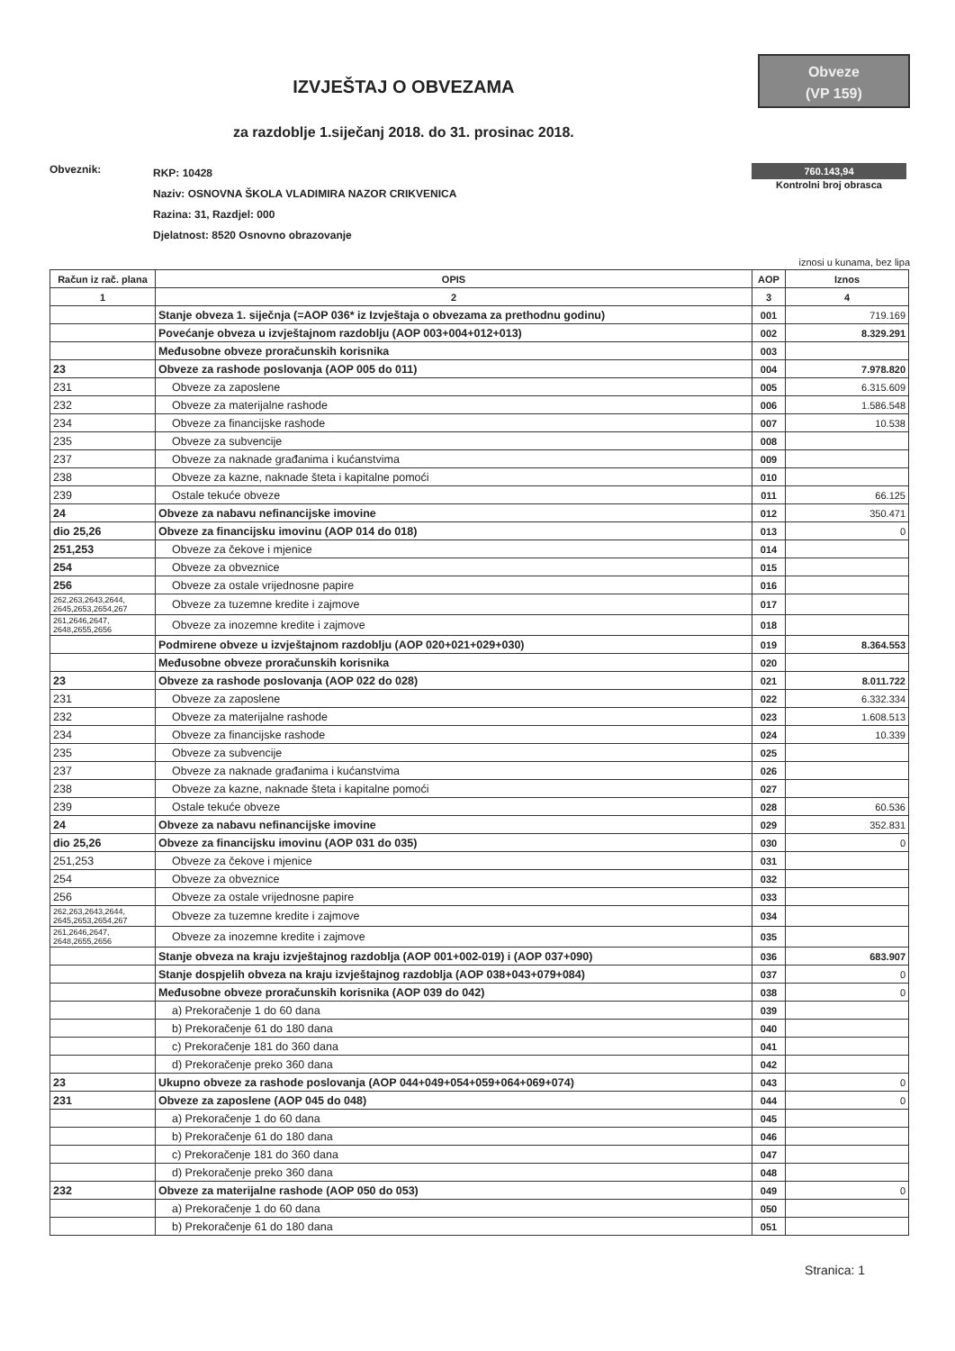IZVJEŠTAJ O OBVEZAMA
za razdoblje 1.siječanj 2018. do 31. prosinac 2018.
Obveze
(VP 159)
Obveznik:
RKP: 10428
Naziv: OSNOVNA ŠKOLA VLADIMIRA NAZOR CRIKVENICA
Razina: 31, Razdjel: 000
Djelatnost: 8520 Osnovno obrazovanje
760.143,94
Kontrolni broj obrasca
iznosi u kunama, bez lipa
| Račun iz rač. plana | OPIS | AOP | Iznos |
| --- | --- | --- | --- |
| 1 | 2 | 3 | 4 |
| | Stanje obveza 1. siječnja (=AOP 036* iz Izvještaja o obvezama za prethodnu godinu) | 001 | 719.169 |
| | Povećanje obveza u izvještajnom razdoblju (AOP 003+004+012+013) | 002 | 8.329.291 |
| | Međusobne obveze proračunskih korisnika | 003 | |
| 23 | Obveze za rashode poslovanja (AOP 005 do 011) | 004 | 7.978.820 |
| 231 | Obveze za zaposlene | 005 | 6.315.609 |
| 232 | Obveze za materijalne rashode | 006 | 1.586.548 |
| 234 | Obveze za financijske rashode | 007 | 10.538 |
| 235 | Obveze za subvencije | 008 | |
| 237 | Obveze za naknade građanima i kućanstvima | 009 | |
| 238 | Obveze za kazne, naknade šteta i kapitalne pomoći | 010 | |
| 239 | Ostale tekuće obveze | 011 | 66.125 |
| 24 | Obveze za nabavu nefinancijske imovine | 012 | 350.471 |
| dio 25,26 | Obveze za financijsku imovinu (AOP 014 do 018) | 013 | 0 |
| 251,253 | Obveze za čekove i mjenice | 014 | |
| 254 | Obveze za obveznice | 015 | |
| 256 | Obveze za ostale vrijednosne papire | 016 | |
| 262,263,2643,2644, 2645,2653,2654,267 | Obveze za tuzemne kredite i zajmove | 017 | |
| 261,2646,2647, 2648,2655,2656 | Obveze za inozemne kredite i zajmove | 018 | |
| | Podmirene obveze u izvještajnom razdoblju (AOP 020+021+029+030) | 019 | 8.364.553 |
| | Međusobne obveze proračunskih korisnika | 020 | |
| 23 | Obveze za rashode poslovanja (AOP 022 do 028) | 021 | 8.011.722 |
| 231 | Obveze za zaposlene | 022 | 6.332.334 |
| 232 | Obveze za materijalne rashode | 023 | 1.608.513 |
| 234 | Obveze za financijske rashode | 024 | 10.339 |
| 235 | Obveze za subvencije | 025 | |
| 237 | Obveze za naknade građanima i kućanstvima | 026 | |
| 238 | Obveze za kazne, naknade šteta i kapitalne pomoći | 027 | |
| 239 | Ostale tekuće obveze | 028 | 60.536 |
| 24 | Obveze za nabavu nefinancijske imovine | 029 | 352.831 |
| dio 25,26 | Obveze za financijsku imovinu (AOP 031 do 035) | 030 | 0 |
| 251,253 | Obveze za čekove i mjenice | 031 | |
| 254 | Obveze za obveznice | 032 | |
| 256 | Obveze za ostale vrijednosne papire | 033 | |
| 262,263,2643,2644, 2645,2653,2654,267 | Obveze za tuzemne kredite i zajmove | 034 | |
| 261,2646,2647, 2648,2655,2656 | Obveze za inozemne kredite i zajmove | 035 | |
| | Stanje obveza na kraju izvještajnog razdoblja (AOP 001+002-019) i (AOP 037+090) | 036 | 683.907 |
| | Stanje dospjelih obveza na kraju izvještajnog razdoblja (AOP 038+043+079+084) | 037 | 0 |
| | Međusobne obveze proračunskih korisnika (AOP 039 do 042) | 038 | 0 |
| | a) Prekoračenje 1 do 60 dana | 039 | |
| | b) Prekoračenje 61 do 180 dana | 040 | |
| | c) Prekoračenje 181 do 360 dana | 041 | |
| | d) Prekoračenje preko 360 dana | 042 | |
| 23 | Ukupno obveze za rashode poslovanja (AOP 044+049+054+059+064+069+074) | 043 | 0 |
| 231 | Obveze za zaposlene (AOP 045 do 048) | 044 | 0 |
| | a) Prekoračenje 1 do 60 dana | 045 | |
| | b) Prekoračenje 61 do 180 dana | 046 | |
| | c) Prekoračenje 181 do 360 dana | 047 | |
| | d) Prekoračenje preko 360 dana | 048 | |
| 232 | Obveze za materijalne rashode (AOP 050 do 053) | 049 | 0 |
| | a) Prekoračenje 1 do 60 dana | 050 | |
| | b) Prekoračenje 61 do 180 dana | 051 | |
Stranica: 1